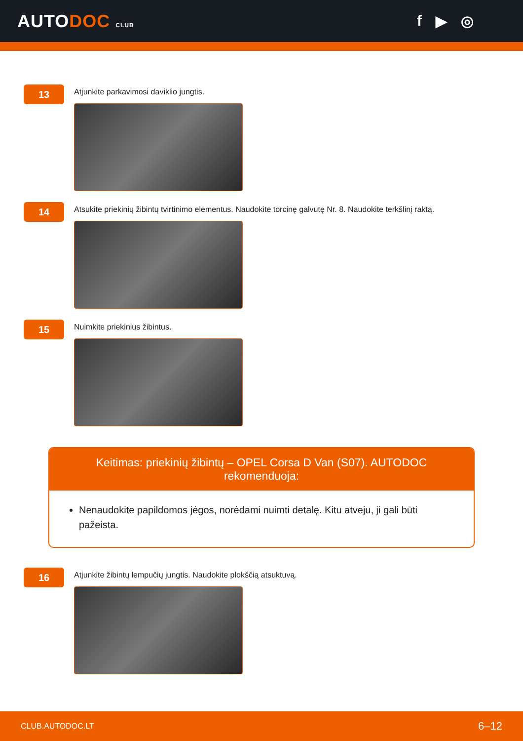AUTODOC CLUB
f ▶ ◎
13
Atjunkite parkavimosi daviklio jungtis.
14
Atsukite priekinių žibintų tvirtinimo elementus. Naudokite torcinę galvutę Nr. 8. Naudokite terkšlinį raktą.
15
Nuimkite priekinius žibintus.
Keitimas: priekinių žibintų – OPEL Corsa D Van (S07). AUTODOC rekomenduoja:
Nenaudokite papildomos jėgos, norėdami nuimti detalę. Kitu atveju, ji gali būti pažeista.
16
Atjunkite žibintų lempučių jungtis. Naudokite plokščią atsuktuvą.
CLUB.AUTODOC.LT 6–12